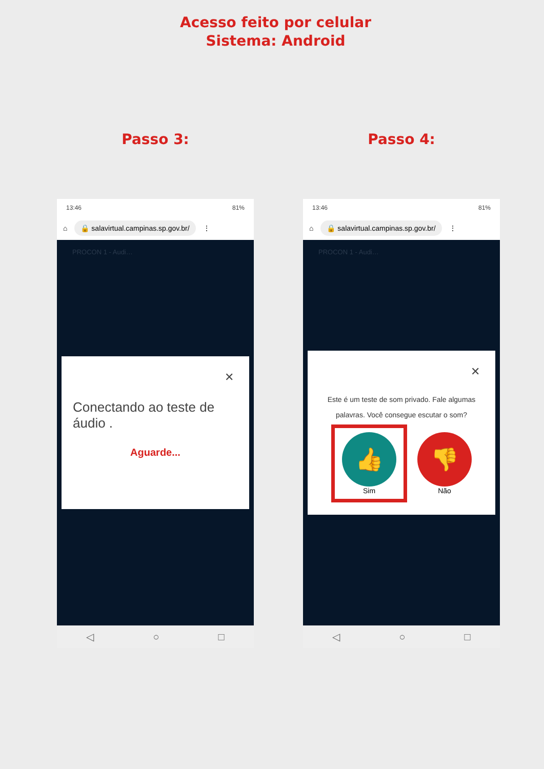Acesso feito por celular
Sistema: Android
Passo 3:
13:46 81%
⌂ 🔒 salavirtual.campinas.sp.gov.br/ ⋮
PROCON 1 - Audi…
✕
Conectando ao teste de áudio .
Aguarde...
◁ ○ □
Passo 4:
13:46 81%
⌂ 🔒 salavirtual.campinas.sp.gov.br/ ⋮
PROCON 1 - Audi…
✕
Este é um teste de som privado. Fale algumas palavras. Você consegue escutar o som?
👍
Sim
👎
Não
◁ ○ □